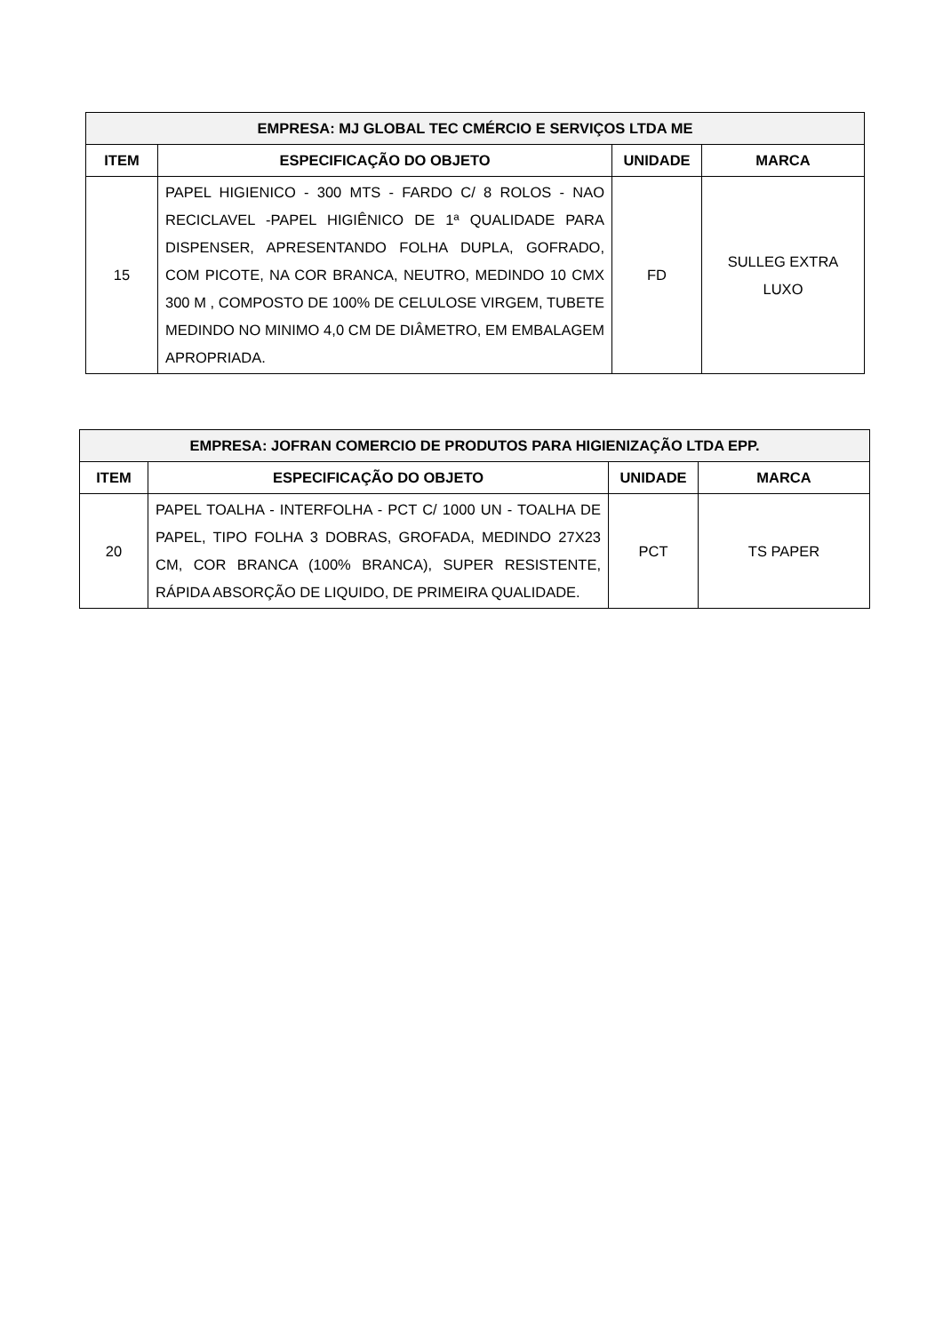| EMPRESA: MJ GLOBAL TEC CMÉRCIO E SERVIÇOS LTDA ME | | | |
| --- | --- | --- | --- |
| ITEM | ESPECIFICAÇÃO DO OBJETO | UNIDADE | MARCA |
| 15 | PAPEL HIGIENICO - 300 MTS - FARDO C/ 8 ROLOS - NAO RECICLAVEL -PAPEL HIGIÊNICO DE 1ª QUALIDADE PARA DISPENSER, APRESENTANDO FOLHA DUPLA, GOFRADO, COM PICOTE, NA COR BRANCA, NEUTRO, MEDINDO 10 CMX 300 M , COMPOSTO DE 100% DE CELULOSE VIRGEM, TUBETE MEDINDO NO MINIMO 4,0 CM DE DIÂMETRO, EM EMBALAGEM APROPRIADA. | FD | SULLEG EXTRA LUXO |
| EMPRESA: JOFRAN COMERCIO DE PRODUTOS PARA HIGIENIZAÇÃO LTDA EPP. | | | |
| --- | --- | --- | --- |
| ITEM | ESPECIFICAÇÃO DO OBJETO | UNIDADE | MARCA |
| 20 | PAPEL TOALHA - INTERFOLHA - PCT C/ 1000 UN - TOALHA DE PAPEL, TIPO FOLHA 3 DOBRAS, GROFADA, MEDINDO 27X23 CM, COR BRANCA (100% BRANCA), SUPER RESISTENTE, RÁPIDA ABSORÇÃO DE LIQUIDO, DE PRIMEIRA QUALIDADE. | PCT | TS PAPER |